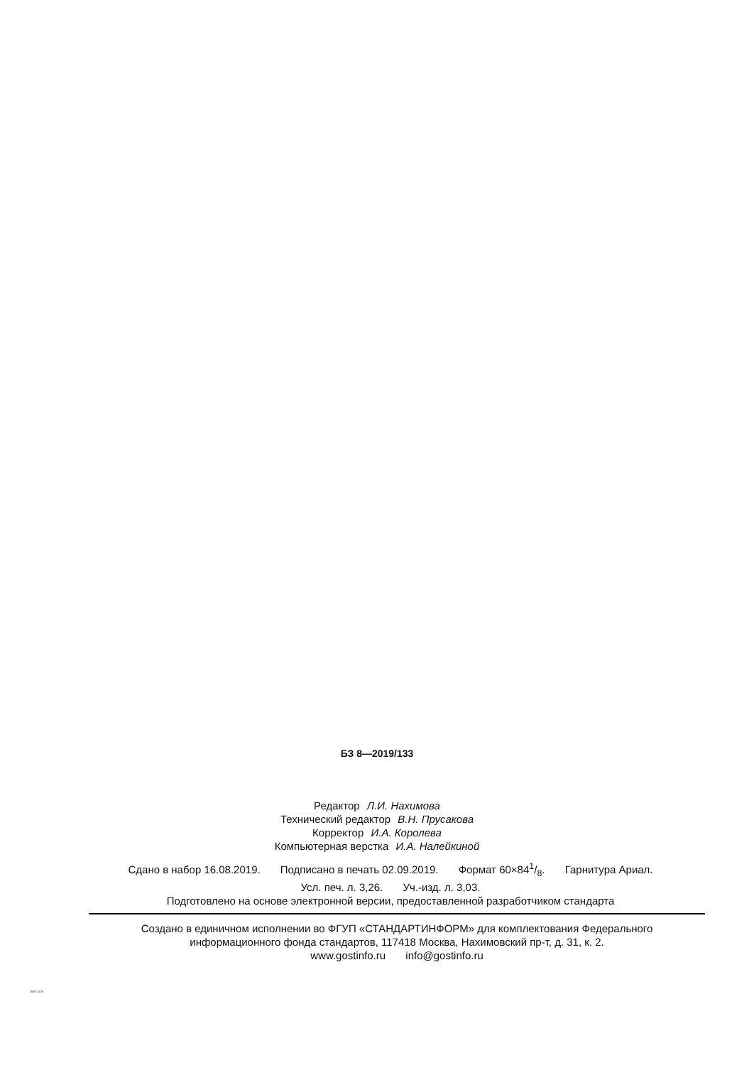БЗ 8—2019/133
Редактор Л.И. Нахимова
Технический редактор В.Н. Прусакова
Корректор И.А. Королева
Компьютерная верстка И.А. Налейкиной
Сдано в набор 16.08.2019. Подписано в печать 02.09.2019. Формат 60×841/8. Гарнитура Ариал.
Усл. печ. л. 3,26. Уч.-изд. л. 3,03.
Подготовлено на основе электронной версии, предоставленной разработчиком стандарта
Создано в единичном исполнении во ФГУП «СТАНДАРТИНФОРМ» для комплектования Федерального
информационного фонда стандартов, 117418 Москва, Нахимовский пр-т, д. 31, к. 2.
www.gostinfo.ru info@gostinfo.ru
28087-2019